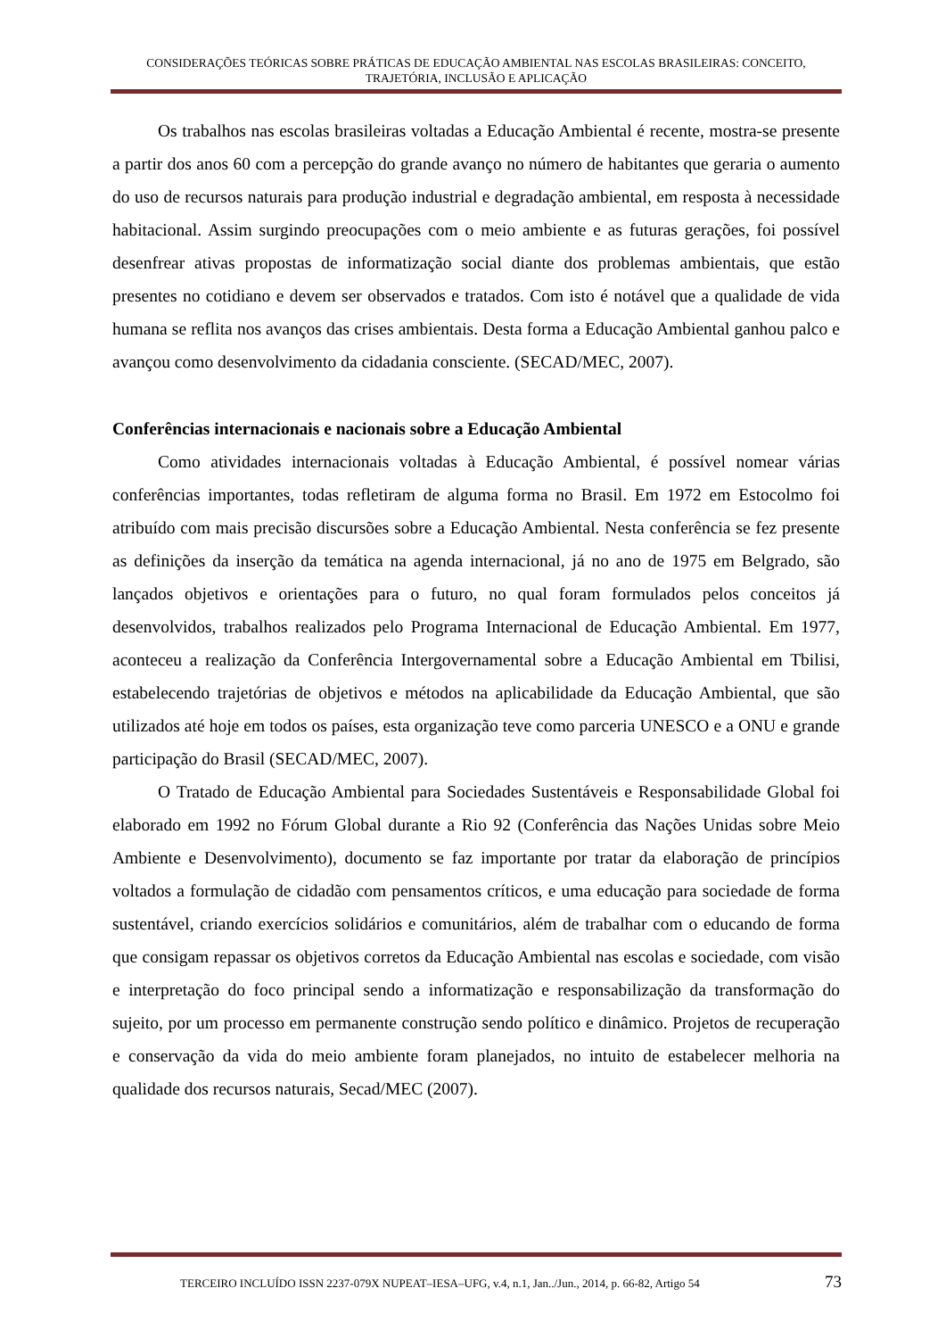CONSIDERAÇÕES TEÓRICAS SOBRE PRÁTICAS DE EDUCAÇÃO AMBIENTAL NAS ESCOLAS BRASILEIRAS: CONCEITO, TRAJETÓRIA, INCLUSÃO E APLICAÇÃO
Os trabalhos nas escolas brasileiras voltadas a Educação Ambiental é recente, mostra-se presente a partir dos anos 60 com a percepção do grande avanço no número de habitantes que geraria o aumento do uso de recursos naturais para produção industrial e degradação ambiental, em resposta à necessidade habitacional. Assim surgindo preocupações com o meio ambiente e as futuras gerações, foi possível desenfrear ativas propostas de informatização social diante dos problemas ambientais, que estão presentes no cotidiano e devem ser observados e tratados. Com isto é notável que a qualidade de vida humana se reflita nos avanços das crises ambientais. Desta forma a Educação Ambiental ganhou palco e avançou como desenvolvimento da cidadania consciente. (SECAD/MEC, 2007).
Conferências internacionais e nacionais sobre a Educação Ambiental
Como atividades internacionais voltadas à Educação Ambiental, é possível nomear várias conferências importantes, todas refletiram de alguma forma no Brasil. Em 1972 em Estocolmo foi atribuído com mais precisão discursões sobre a Educação Ambiental. Nesta conferência se fez presente as definições da inserção da temática na agenda internacional, já no ano de 1975 em Belgrado, são lançados objetivos e orientações para o futuro, no qual foram formulados pelos conceitos já desenvolvidos, trabalhos realizados pelo Programa Internacional de Educação Ambiental. Em 1977, aconteceu a realização da Conferência Intergovernamental sobre a Educação Ambiental em Tbilisi, estabelecendo trajetórias de objetivos e métodos na aplicabilidade da Educação Ambiental, que são utilizados até hoje em todos os países, esta organização teve como parceria UNESCO e a ONU e grande participação do Brasil (SECAD/MEC, 2007).
O Tratado de Educação Ambiental para Sociedades Sustentáveis e Responsabilidade Global foi elaborado em 1992 no Fórum Global durante a Rio 92 (Conferência das Nações Unidas sobre Meio Ambiente e Desenvolvimento), documento se faz importante por tratar da elaboração de princípios voltados a formulação de cidadão com pensamentos críticos, e uma educação para sociedade de forma sustentável, criando exercícios solidários e comunitários, além de trabalhar com o educando de forma que consigam repassar os objetivos corretos da Educação Ambiental nas escolas e sociedade, com visão e interpretação do foco principal sendo a informatização e responsabilização da transformação do sujeito, por um processo em permanente construção sendo político e dinâmico. Projetos de recuperação e conservação da vida do meio ambiente foram planejados, no intuito de estabelecer melhoria na qualidade dos recursos naturais, Secad/MEC (2007).
TERCEIRO INCLUÍDO ISSN 2237-079X NUPEAT–IESA–UFG, v.4, n.1, Jan../Jun., 2014, p. 66-82, Artigo 54 73